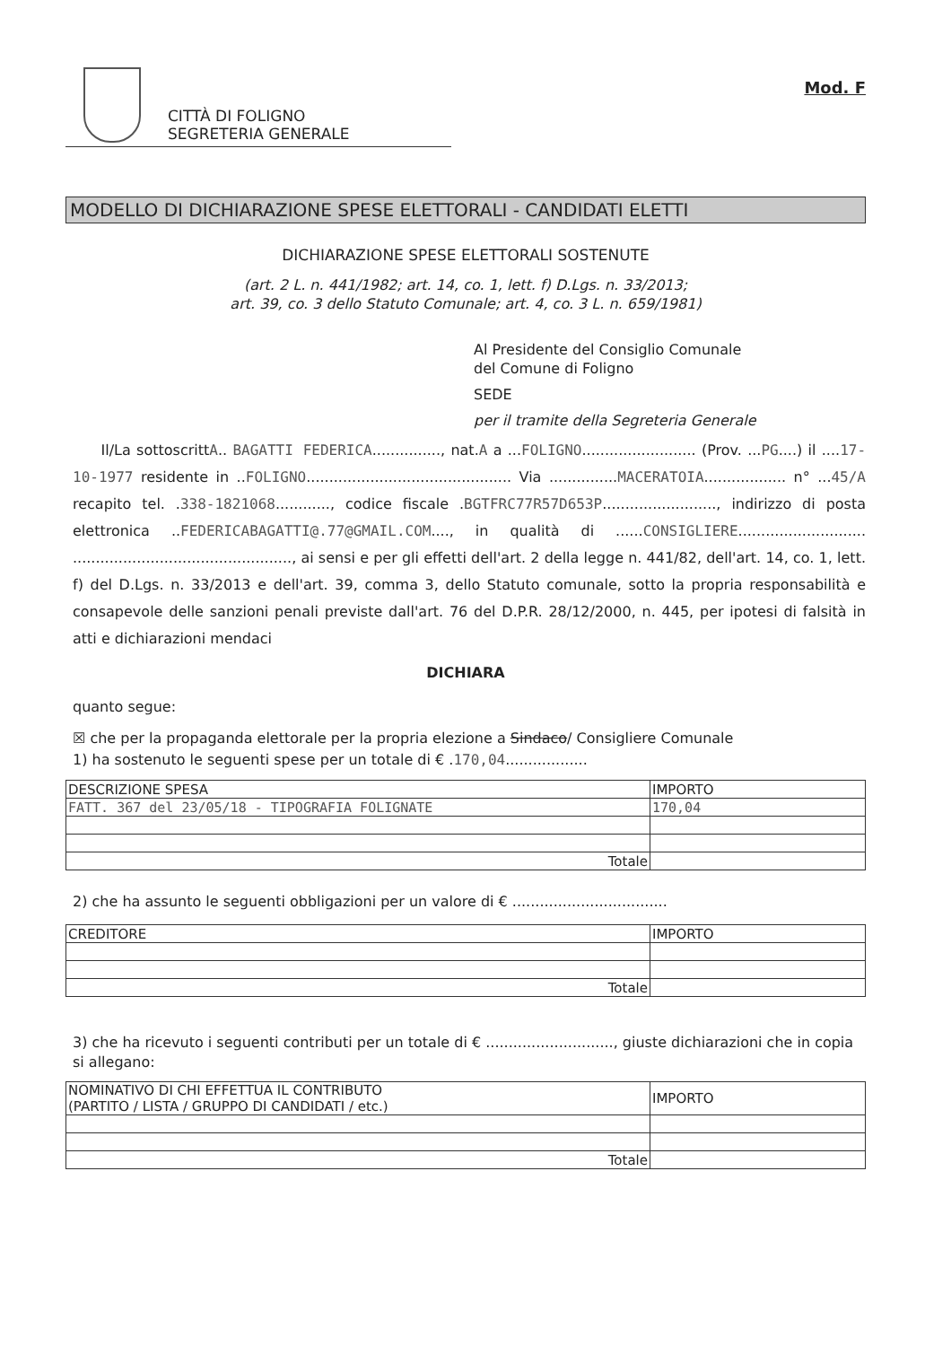CITTÀ DI FOLIGNO
SEGRETERIA GENERALE
Mod. F
MODELLO DI DICHIARAZIONE SPESE ELETTORALI - CANDIDATI ELETTI
DICHIARAZIONE SPESE ELETTORALI SOSTENUTE
(art. 2 L. n. 441/1982; art. 14, co. 1, lett. f) D.Lgs. n. 33/2013;
art. 39, co. 3 dello Statuto Comunale; art. 4, co. 3 L. n. 659/1981)
Al Presidente del Consiglio Comunale
del Comune di Foligno
SEDE
per il tramite della Segreteria Generale
Il/La sottoscrittA.. BAGATTI FEDERICA..............., nat.A a ...FOLIGNO......................... (Prov. ...PG....) il ....17-10-1977 residente in ..FOLIGNO............................................. Via ...............MACERATOIA.................. n° ...45/A recapito tel. .338-1821068............, codice fiscale .BGTFRC77R57D653P........................., indirizzo di posta elettronica ..FEDERICABAGATTI@.77@GMAIL.COM...., in qualità di ......CONSIGLIERE............................ ................................................, ai sensi e per gli effetti dell'art. 2 della legge n. 441/82, dell'art. 14, co. 1, lett. f) del D.Lgs. n. 33/2013 e dell'art. 39, comma 3, dello Statuto comunale, sotto la propria responsabilità e consapevole delle sanzioni penali previste dall'art. 76 del D.P.R. 28/12/2000, n. 445, per ipotesi di falsità in atti e dichiarazioni mendaci
DICHIARA
quanto segue:
☒ che per la propaganda elettorale per la propria elezione a Sindaco/ Consigliere Comunale
1) ha sostenuto le seguenti spese per un totale di € .170,04..................
| DESCRIZIONE SPESA | IMPORTO |
| --- | --- |
| FATT. 367 del 23/05/18 - TIPOGRAFIA FOLIGNATE | 170,04 |
| Totale | |
2) che ha assunto le seguenti obbligazioni per un valore di € ..................................
| CREDITORE | IMPORTO |
| --- | --- |
| Totale | |
3) che ha ricevuto i seguenti contributi per un totale di € ............................, giuste dichiarazioni che in copia si allegano:
| NOMINATIVO DI CHI EFFETTUA IL CONTRIBUTO (PARTITO / LISTA / GRUPPO DI CANDIDATI / etc.) | IMPORTO |
| --- | --- |
| Totale | |